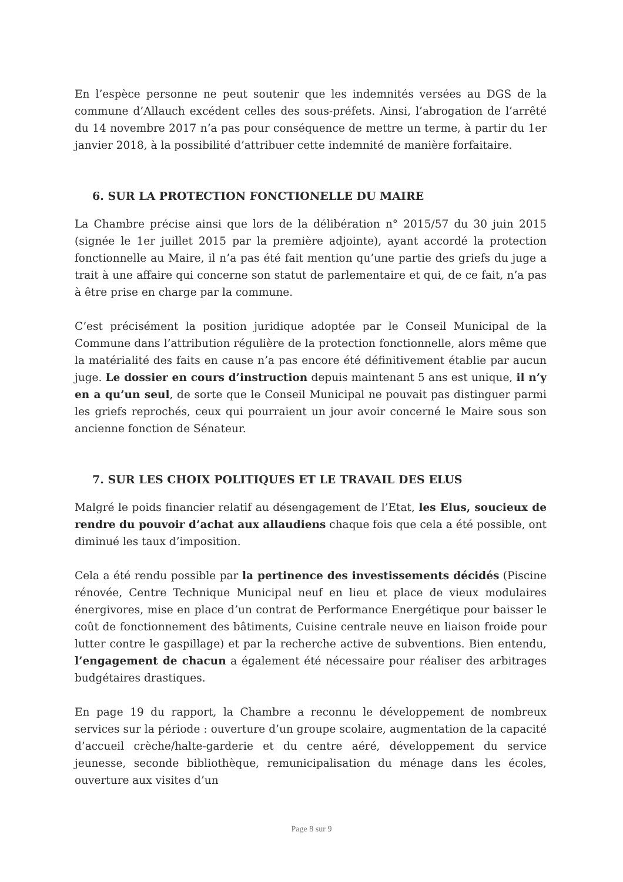En l’espèce personne ne peut soutenir que les indemnités versées au DGS de la commune d’Allauch excédent celles des sous-préfets. Ainsi, l’abrogation de l’arrêté du 14 novembre 2017 n’a pas pour conséquence de mettre un terme, à partir du 1er janvier 2018, à la possibilité d’attribuer cette indemnité de manière forfaitaire.
6. SUR LA PROTECTION FONCTIONELLE DU MAIRE
La Chambre précise ainsi que lors de la délibération n° 2015/57 du 30 juin 2015 (signée le 1er juillet 2015 par la première adjointe), ayant accordé la protection fonctionnelle au Maire, il n’a pas été fait mention qu’une partie des griefs du juge a trait à une affaire qui concerne son statut de parlementaire et qui, de ce fait, n’a pas à être prise en charge par la commune.
C’est précisément la position juridique adoptée par le Conseil Municipal de la Commune dans l’attribution régulière de la protection fonctionnelle, alors même que la matérialité des faits en cause n’a pas encore été définitivement établie par aucun juge. Le dossier en cours d’instruction depuis maintenant 5 ans est unique, il n’y en a qu’un seul, de sorte que le Conseil Municipal ne pouvait pas distinguer parmi les griefs reprochés, ceux qui pourraient un jour avoir concerné le Maire sous son ancienne fonction de Sénateur.
7. SUR LES CHOIX POLITIQUES ET LE TRAVAIL DES ELUS
Malgré le poids financier relatif au désengagement de l’Etat, les Elus, soucieux de rendre du pouvoir d’achat aux allaudiens chaque fois que cela a été possible, ont diminué les taux d’imposition.
Cela a été rendu possible par la pertinence des investissements décidés (Piscine rénovée, Centre Technique Municipal neuf en lieu et place de vieux modulaires énergivores, mise en place d’un contrat de Performance Energétique pour baisser le coût de fonctionnement des bâtiments, Cuisine centrale neuve en liaison froide pour lutter contre le gaspillage) et par la recherche active de subventions. Bien entendu, l’engagement de chacun a également été nécessaire pour réaliser des arbitrages budgétaires drastiques.
En page 19 du rapport, la Chambre a reconnu le développement de nombreux services sur la période : ouverture d’un groupe scolaire, augmentation de la capacité d’accueil crèche/halte-garderie et du centre aéré, développement du service jeunesse, seconde bibliothèque, remunicipalisation du ménage dans les écoles, ouverture aux visites d’un
Page 8 sur 9